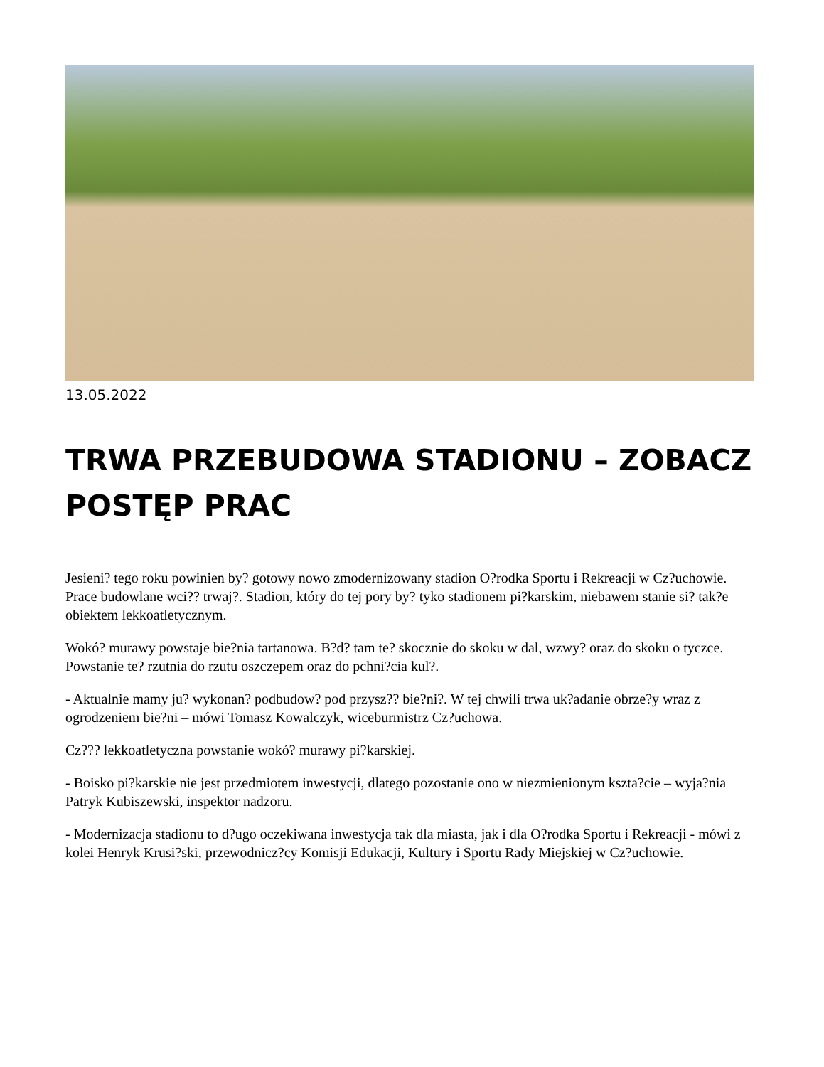13.05.2022
TRWA PRZEBUDOWA STADIONU – ZOBACZ POSTĘP PRAC
Jesieni? tego roku powinien by? gotowy nowo zmodernizowany stadion O?rodka Sportu i Rekreacji w Cz?uchowie. Prace budowlane wci?? trwaj?. Stadion, który do tej pory by? tyko stadionem pi?karskim, niebawem stanie si? tak?e obiektem lekkoatletycznym.
Wokó? murawy powstaje bie?nia tartanowa. B?d? tam te? skocznie do skoku w dal, wzwy? oraz do skoku o tyczce. Powstanie te? rzutnia do rzutu oszczepem oraz do pchni?cia kul?.
- Aktualnie mamy ju? wykonan? podbudow? pod przysz?? bie?ni?. W tej chwili trwa uk?adanie obrze?y wraz z ogrodzeniem bie?ni – mówi Tomasz Kowalczyk, wiceburmistrz Cz?uchowa.
Cz??? lekkoatletyczna powstanie wokó? murawy pi?karskiej.
- Boisko pi?karskie nie jest przedmiotem inwestycji, dlatego pozostanie ono w niezmienionym kszta?cie – wyja?nia Patryk Kubiszewski, inspektor nadzoru.
- Modernizacja stadionu to d?ugo oczekiwana inwestycja tak dla miasta, jak i dla O?rodka Sportu i Rekreacji - mówi z kolei Henryk Krusi?ski, przewodnicz?cy Komisji Edukacji, Kultury i Sportu Rady Miejskiej w Cz?uchowie.